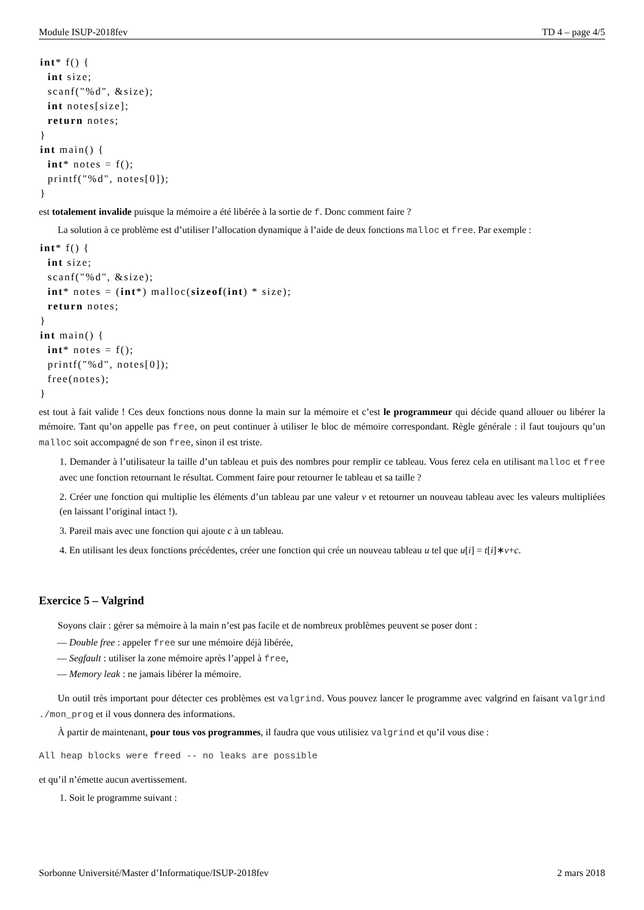Module ISUP-2018fev TD 4 – page 4/5
int* f() {
  int size;
  scanf("%d", &size);
  int notes[size];
  return notes;
}
int main() {
  int* notes = f();
  printf("%d", notes[0]);
}
est totalement invalide puisque la mémoire a été libérée à la sortie de f. Donc comment faire ?
La solution à ce problème est d’utiliser l’allocation dynamique à l’aide de deux fonctions malloc et free. Par exemple :
int* f() {
  int size;
  scanf("%d", &size);
  int* notes = (int*) malloc(sizeof(int) * size);
  return notes;
}
int main() {
  int* notes = f();
  printf("%d", notes[0]);
  free(notes);
}
est tout à fait valide ! Ces deux fonctions nous donne la main sur la mémoire et c’est le programmeur qui décide quand allouer ou libérer la mémoire. Tant qu’on appelle pas free, on peut continuer à utiliser le bloc de mémoire correspondant. Règle générale : il faut toujours qu’un malloc soit accompagné de son free, sinon il est triste.
1. Demander à l’utilisateur la taille d’un tableau et puis des nombres pour remplir ce tableau. Vous ferez cela en utilisant malloc et free avec une fonction retournant le résultat. Comment faire pour retourner le tableau et sa taille ?
2. Créer une fonction qui multiplie les éléments d’un tableau par une valeur v et retourner un nouveau tableau avec les valeurs multipliées (en laissant l’original intact !).
3. Pareil mais avec une fonction qui ajoute c à un tableau.
4. En utilisant les deux fonctions précédentes, créer une fonction qui crée un nouveau tableau u tel que u[i] = t[i]∗v+c.
Exercice 5 – Valgrind
Soyons clair : gérer sa mémoire à la main n’est pas facile et de nombreux problèmes peuvent se poser dont :
— Double free : appeler free sur une mémoire déjà libérée,
— Segfault : utiliser la zone mémoire après l’appel à free,
— Memory leak : ne jamais libérer la mémoire.
Un outil très important pour détecter ces problèmes est valgrind. Vous pouvez lancer le programme avec valgrind en faisant valgrind ./mon_prog et il vous donnera des informations.
À partir de maintenant, pour tous vos programmes, il faudra que vous utilisiez valgrind et qu’il vous dise :
All heap blocks were freed -- no leaks are possible
et qu’il n’émette aucun avertissement.
1. Soit le programme suivant :
Sorbonne Université/Master d’Informatique/ISUP-2018fev 2 mars 2018